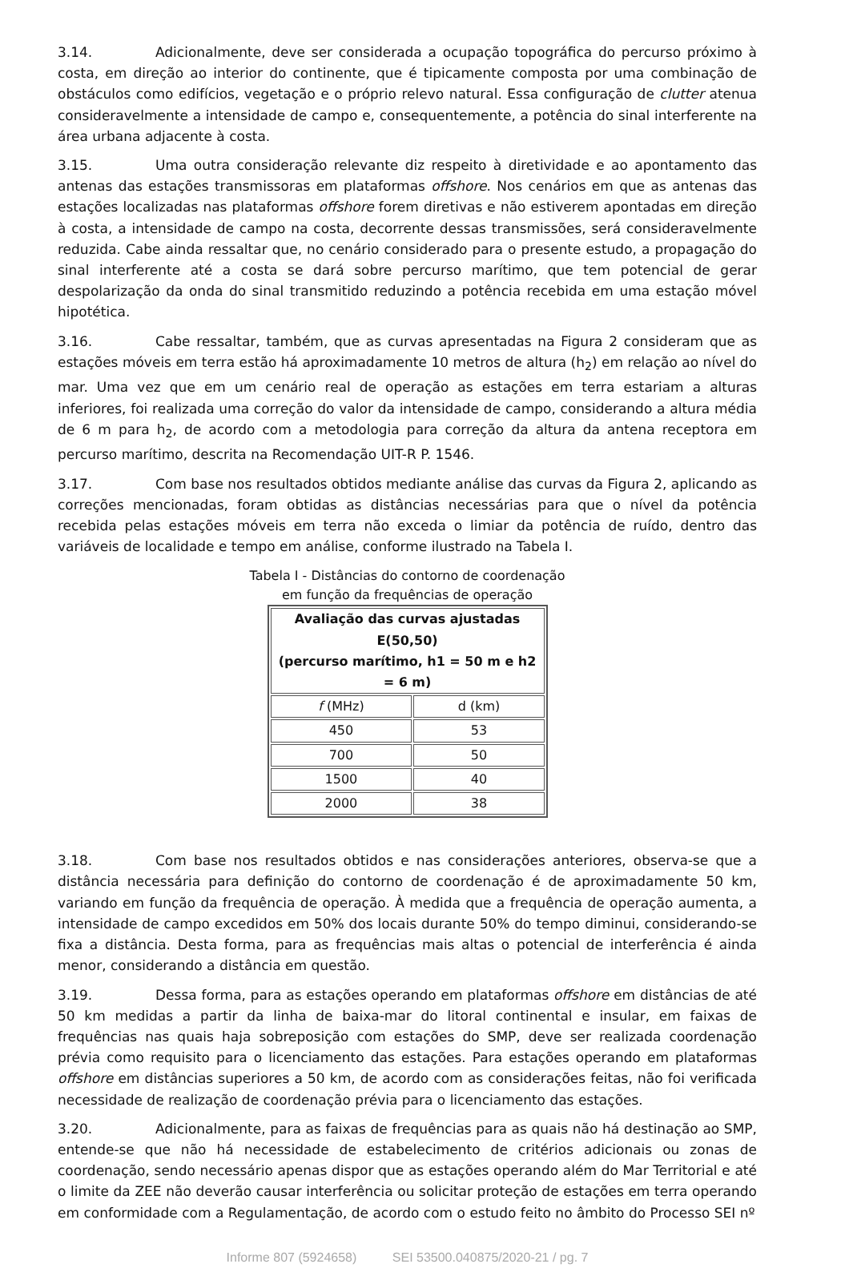3.14. Adicionalmente, deve ser considerada a ocupação topográfica do percurso próximo à costa, em direção ao interior do continente, que é tipicamente composta por uma combinação de obstáculos como edifícios, vegetação e o próprio relevo natural. Essa configuração de clutter atenua consideravelmente a intensidade de campo e, consequentemente, a potência do sinal interferente na área urbana adjacente à costa.
3.15. Uma outra consideração relevante diz respeito à diretividade e ao apontamento das antenas das estações transmissoras em plataformas offshore. Nos cenários em que as antenas das estações localizadas nas plataformas offshore forem diretivas e não estiverem apontadas em direção à costa, a intensidade de campo na costa, decorrente dessas transmissões, será consideravelmente reduzida. Cabe ainda ressaltar que, no cenário considerado para o presente estudo, a propagação do sinal interferente até a costa se dará sobre percurso marítimo, que tem potencial de gerar despolarização da onda do sinal transmitido reduzindo a potência recebida em uma estação móvel hipotética.
3.16. Cabe ressaltar, também, que as curvas apresentadas na Figura 2 consideram que as estações móveis em terra estão há aproximadamente 10 metros de altura (h<sub>2</sub>) em relação ao nível do mar. Uma vez que em um cenário real de operação as estações em terra estariam a alturas inferiores, foi realizada uma correção do valor da intensidade de campo, considerando a altura média de 6 m para h<sub>2</sub>, de acordo com a metodologia para correção da altura da antena receptora em percurso marítimo, descrita na Recomendação UIT-R P. 1546.
3.17. Com base nos resultados obtidos mediante análise das curvas da Figura 2, aplicando as correções mencionadas, foram obtidas as distâncias necessárias para que o nível da potência recebida pelas estações móveis em terra não exceda o limiar da potência de ruído, dentro das variáveis de localidade e tempo em análise, conforme ilustrado na Tabela I.
Tabela I - Distâncias do contorno de coordenação
em função da frequências de operação
| Avaliação das curvas ajustadas E(50,50) (percurso marítimo, h1 = 50 m e h2 = 6 m) | |
| --- | --- |
| f (MHz) | d (km) |
| 450 | 53 |
| 700 | 50 |
| 1500 | 40 |
| 2000 | 38 |
3.18. Com base nos resultados obtidos e nas considerações anteriores, observa-se que a distância necessária para definição do contorno de coordenação é de aproximadamente 50 km, variando em função da frequência de operação. À medida que a frequência de operação aumenta, a intensidade de campo excedidos em 50% dos locais durante 50% do tempo diminui, considerando-se fixa a distância. Desta forma, para as frequências mais altas o potencial de interferência é ainda menor, considerando a distância em questão.
3.19. Dessa forma, para as estações operando em plataformas offshore em distâncias de até 50 km medidas a partir da linha de baixa-mar do litoral continental e insular, em faixas de frequências nas quais haja sobreposição com estações do SMP, deve ser realizada coordenação prévia como requisito para o licenciamento das estações. Para estações operando em plataformas offshore em distâncias superiores a 50 km, de acordo com as considerações feitas, não foi verificada necessidade de realização de coordenação prévia para o licenciamento das estações.
3.20. Adicionalmente, para as faixas de frequências para as quais não há destinação ao SMP, entende-se que não há necessidade de estabelecimento de critérios adicionais ou zonas de coordenação, sendo necessário apenas dispor que as estações operando além do Mar Territorial e até o limite da ZEE não deverão causar interferência ou solicitar proteção de estações em terra operando em conformidade com a Regulamentação, de acordo com o estudo feito no âmbito do Processo SEI nº
Informe 807 (5924658) SEI 53500.040875/2020-21 / pg. 7